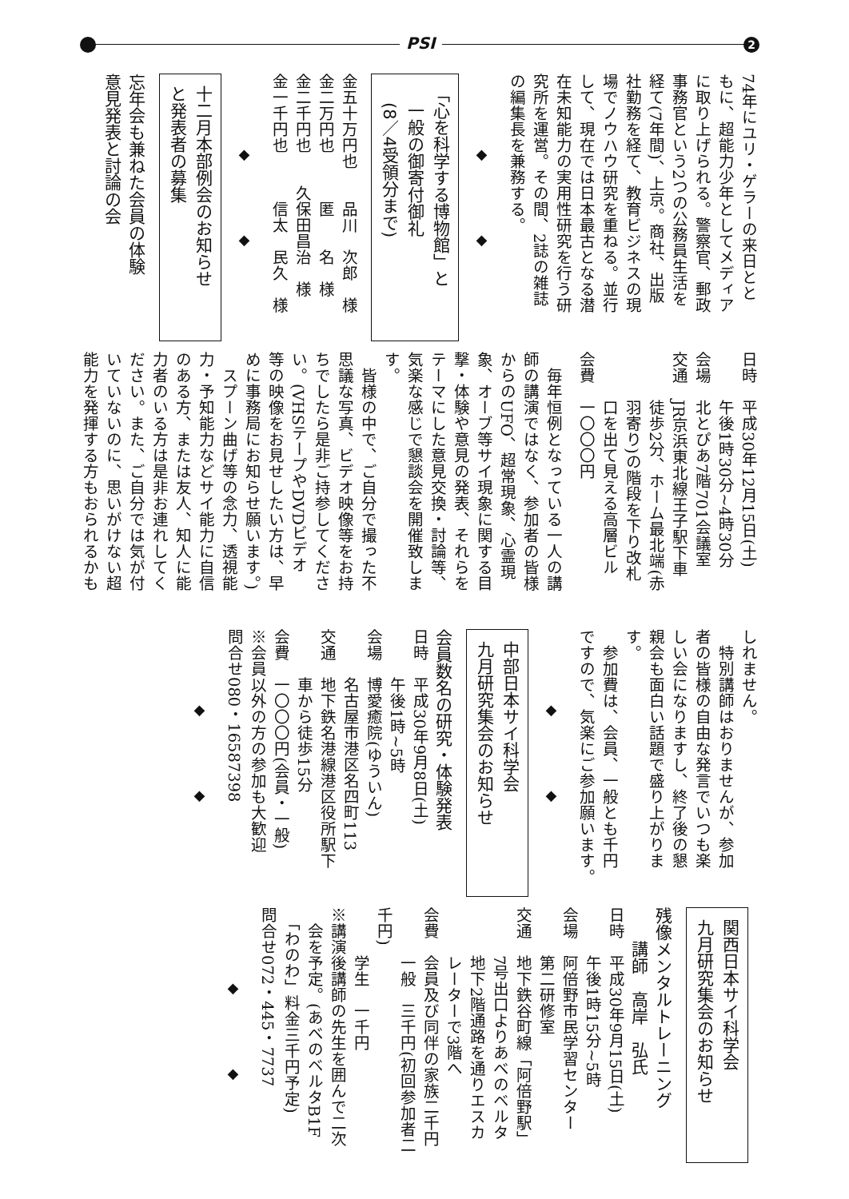PSI 2
74年にユリ・ゲラーの来日とと
もに、超能力少年としてメディア
に取り上げられる。警察官、郵政
事務官という2つの公務員生活を
経て(7年間)、上京。商社、出版
社勤務を経て、教育ビジネスの現
場でノウハウ研究を重ねる。並行
して、現在では日本最古となる潜
在未知能力の実用性研究を行う研
究所を運営。その間、2誌の雑誌
の編集長を兼務する。
◆ ◆
「心を科学する博物館」と
　一般の御寄付御礼
　(8／4受領分まで)
金五十万円也　　品川　次郎　様
金二万円也　　　匿　　名　様
金二千円也　　久保田昌治　様
金一千円也　　　信太　民久　様
◆ ◆
十二月本部例会のお知らせ
と発表者の募集
忘年会も兼ねた会員の体験
意見発表と討論の会
日時　平成30年12月15日(土)
　　　午後1時30分~4時30分
会場　北とぴあ7階701会議室
交通　JR京浜東北線王子駅下車
　　　徒歩2分、ホーム最北端(赤
　　　羽寄り)の階段を下り改札
　　　口を出て見える高層ビル
会費　一〇〇〇円
　毎年恒例となっている一人の講
師の講演ではなく、参加者の皆様
からのUFO、超常現象、心霊現
象、オーブ等サイ現象に関する目
撃・体験や意見の発表、それらを
テーマにした意見交換・討論等、
気楽な感じで懇談会を開催致しま
す。
　皆様の中で、ご自分で撮った不
思議な写真、ビデオ映像等をお持
ちでしたら是非ご持参してくださ
い。(VHSテープやDVDビデオ
等の映像をお見せしたい方は、早
めに事務局にお知らせ願います。)
　スプーン曲げ等の念力、透視能
力・予知能力などサイ能力に自信
のある方、または友人、知人に能
力者のいる方は是非お連れしてく
ださい。また、ご自分では気が付
いていないのに、思いがけない超
能力を発揮する方もおられるかも
しれません。
　特別講師はおりませんが、参加
者の皆様の自由な発言でいつも楽
しい会になりますし、終了後の懇
親会も面白い話題で盛り上がりま
す。
　参加費は、会員、一般とも千円
ですので、気楽にご参加願います。
◆ ◆
中部日本サイ科学会
九月研究集会のお知らせ
会員数名の研究・体験発表
日時　平成30年9月8日(土)
　　　午後1時~5時
会場　博愛癒院(ゆういん)
　　　名古屋市港区名四町113
交通　地下鉄名港線港区役所駅下
　　　車から徒歩15分
会費　一〇〇〇円(会員・一般)
※会員以外の方の参加も大歓迎
問合せ080・16587398
◆ ◆
関西日本サイ科学会
九月研究集会のお知らせ
残像メンタルトレーニング
　　講師　高岸　弘氏
日時　平成30年9月15日(土)
　　　午後1時15分~5時
会場　阿倍野市民学習センター
　　　第二研修室
交通　地下鉄谷町線「阿倍野駅」
　　　7号出口よりあべのベルタ
　　　地下2階通路を通りエスカ
　　　レーターで3階へ
会費　会員及び同伴の家族二千円
　　　一般　三千円(初回参加者二千円)
　　　学生　一千円
※講演後講師の先生を囲んで二次
　会を予定。(あべのベルタB1F
　「わのわ」料金三千円予定)
問合せ072・445・7737
◆ ◆